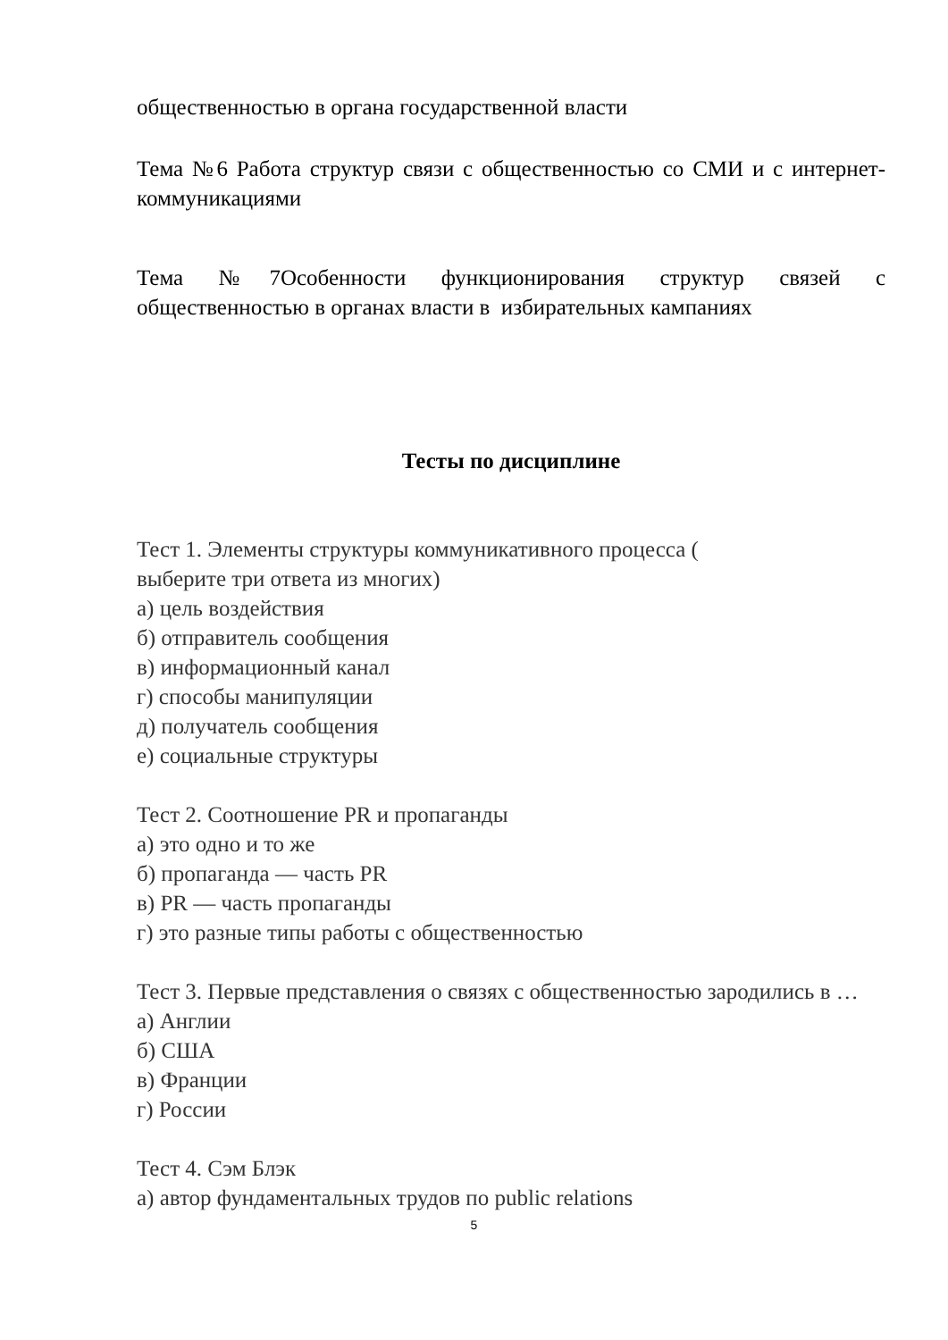общественностью в органа государственной власти
Тема №6 Работа структур связи с общественностью со СМИ и с интернет-коммуникациями
Тема №7Особенности функционирования структур связей с общественностью в органах власти в избирательных кампаниях
Тесты по дисциплине
Тест 1. Элементы структуры коммуникативного процесса (
выберите три ответа из многих)
а) цель воздействия
б) отправитель сообщения
в) информационный канал
г) способы манипуляции
д) получатель сообщения
е) социальные структуры
Тест 2. Соотношение PR и пропаганды
а) это одно и то же
б) пропаганда — часть PR
в) PR — часть пропаганды
г) это разные типы работы с общественностью
Тест 3. Первые представления о связях с общественностью зародились в …
а) Англии
б) США
в) Франции
г) России
Тест 4. Сэм Блэк
а) автор фундаментальных трудов по public relations
5